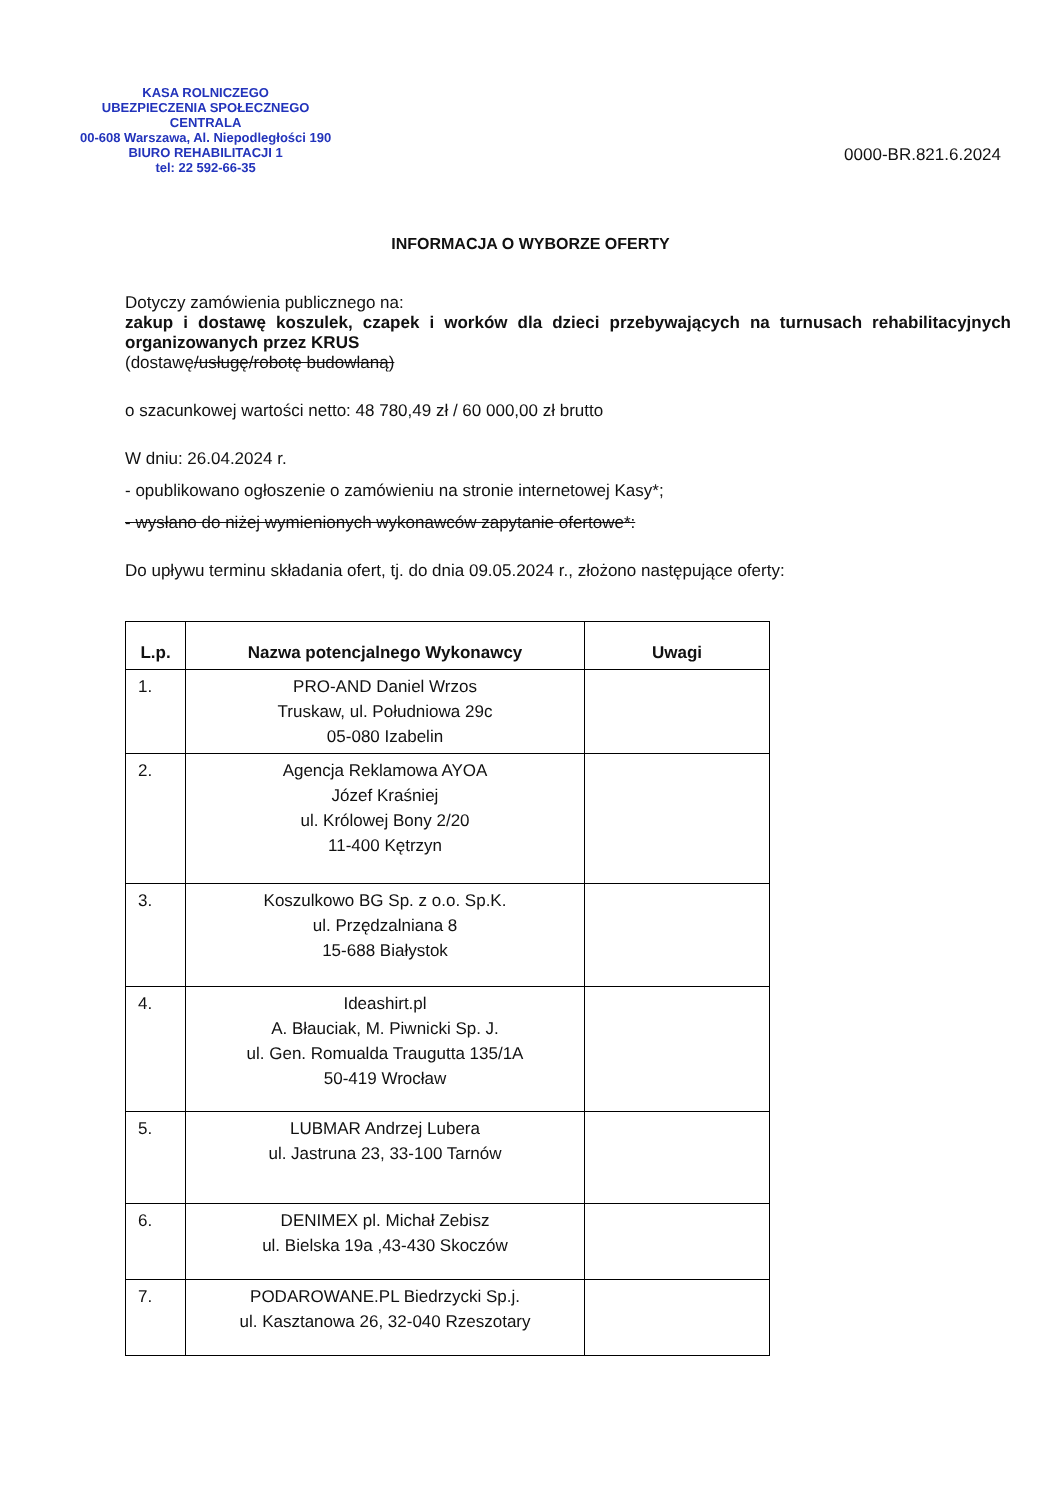KASA ROLNICZEGO
UBEZPIECZENIA SPOŁECZNEGO
CENTRALA
00-608 Warszawa, Al. Niepodległości 190
BIURO REHABILITACJI 1
tel: 22 592-66-35
0000-BR.821.6.2024
INFORMACJA O WYBORZE OFERTY
Dotyczy zamówienia publicznego na:
zakup i dostawę koszulek, czapek i worków dla dzieci przebywających na turnusach rehabilitacyjnych organizowanych przez KRUS
(dostawę/usługę/robotę budowlaną)
o szacunkowej wartości netto: 48 780,49 zł / 60 000,00 zł brutto
W dniu: 26.04.2024 r.
- opublikowano ogłoszenie o zamówieniu na stronie internetowej Kasy*;
- wysłano do niżej wymienionych wykonawców zapytanie ofertowe*:
Do upływu terminu składania ofert, tj. do dnia 09.05.2024 r., złożono następujące oferty:
| L.p. | Nazwa potencjalnego Wykonawcy | Uwagi |
| --- | --- | --- |
| 1. | PRO-AND Daniel Wrzos Truskaw, ul. Południowa 29c 05-080 Izabelin | |
| 2. | Agencja Reklamowa AYOA Józef Kraśniej ul. Królowej Bony 2/20 11-400 Kętrzyn | |
| 3. | Koszulkowo BG Sp. z o.o. Sp.K. ul. Przędzalniana 8 15-688 Białystok | |
| 4. | Ideashirt.pl A. Błauciak, M. Piwnicki Sp. J. ul. Gen. Romualda Traugutta 135/1A 50-419 Wrocław | |
| 5. | LUBMAR Andrzej Lubera ul. Jastruna 23, 33-100 Tarnów | |
| 6. | DENIMEX pl. Michał Zebisz ul. Bielska 19a ,43-430 Skoczów | |
| 7. | PODAROWANE.PL Biedrzycki Sp.j. ul. Kasztanowa 26, 32-040 Rzeszotary | |